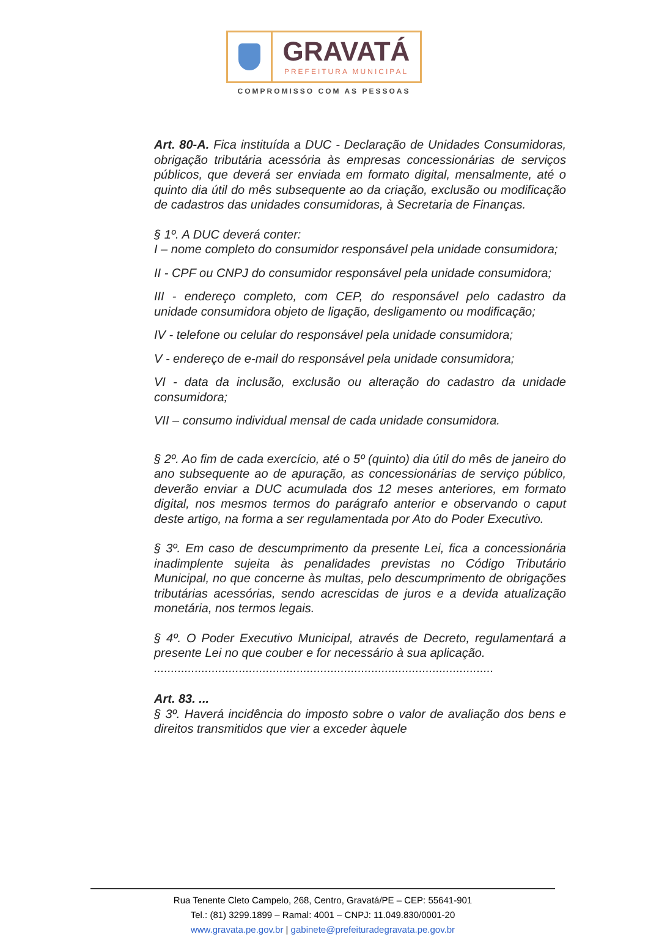GRAVATÁ
PREFEITURA MUNICIPAL
COMPROMISSO COM AS PESSOAS
Art. 80-A. Fica instituída a DUC - Declaração de Unidades Consumidoras, obrigação tributária acessória às empresas concessionárias de serviços públicos, que deverá ser enviada em formato digital, mensalmente, até o quinto dia útil do mês subsequente ao da criação, exclusão ou modificação de cadastros das unidades consumidoras, à Secretaria de Finanças.
§ 1º. A DUC deverá conter:
I – nome completo do consumidor responsável pela unidade consumidora;
II - CPF ou CNPJ do consumidor responsável pela unidade consumidora;
III - endereço completo, com CEP, do responsável pelo cadastro da unidade consumidora objeto de ligação, desligamento ou modificação;
IV - telefone ou celular do responsável pela unidade consumidora;
V - endereço de e-mail do responsável pela unidade consumidora;
VI - data da inclusão, exclusão ou alteração do cadastro da unidade consumidora;
VII – consumo individual mensal de cada unidade consumidora.
§ 2º. Ao fim de cada exercício, até o 5º (quinto) dia útil do mês de janeiro do ano subsequente ao de apuração, as concessionárias de serviço público, deverão enviar a DUC acumulada dos 12 meses anteriores, em formato digital, nos mesmos termos do parágrafo anterior e observando o caput deste artigo, na forma a ser regulamentada por Ato do Poder Executivo.
§ 3º. Em caso de descumprimento da presente Lei, fica a concessionária inadimplente sujeita às penalidades previstas no Código Tributário Municipal, no que concerne às multas, pelo descumprimento de obrigações tributárias acessórias, sendo acrescidas de juros e a devida atualização monetária, nos termos legais.
§ 4º. O Poder Executivo Municipal, através de Decreto, regulamentará a presente Lei no que couber e for necessário à sua aplicação.
....................................................................................................
Art. 83. ...
§ 3º. Haverá incidência do imposto sobre o valor de avaliação dos bens e direitos transmitidos que vier a exceder àquele
Rua Tenente Cleto Campelo, 268, Centro, Gravatá/PE – CEP: 55641-901
Tel.: (81) 3299.1899 – Ramal: 4001 – CNPJ: 11.049.830/0001-20
www.gravata.pe.gov.br | gabinete@prefeituradegravata.pe.gov.br